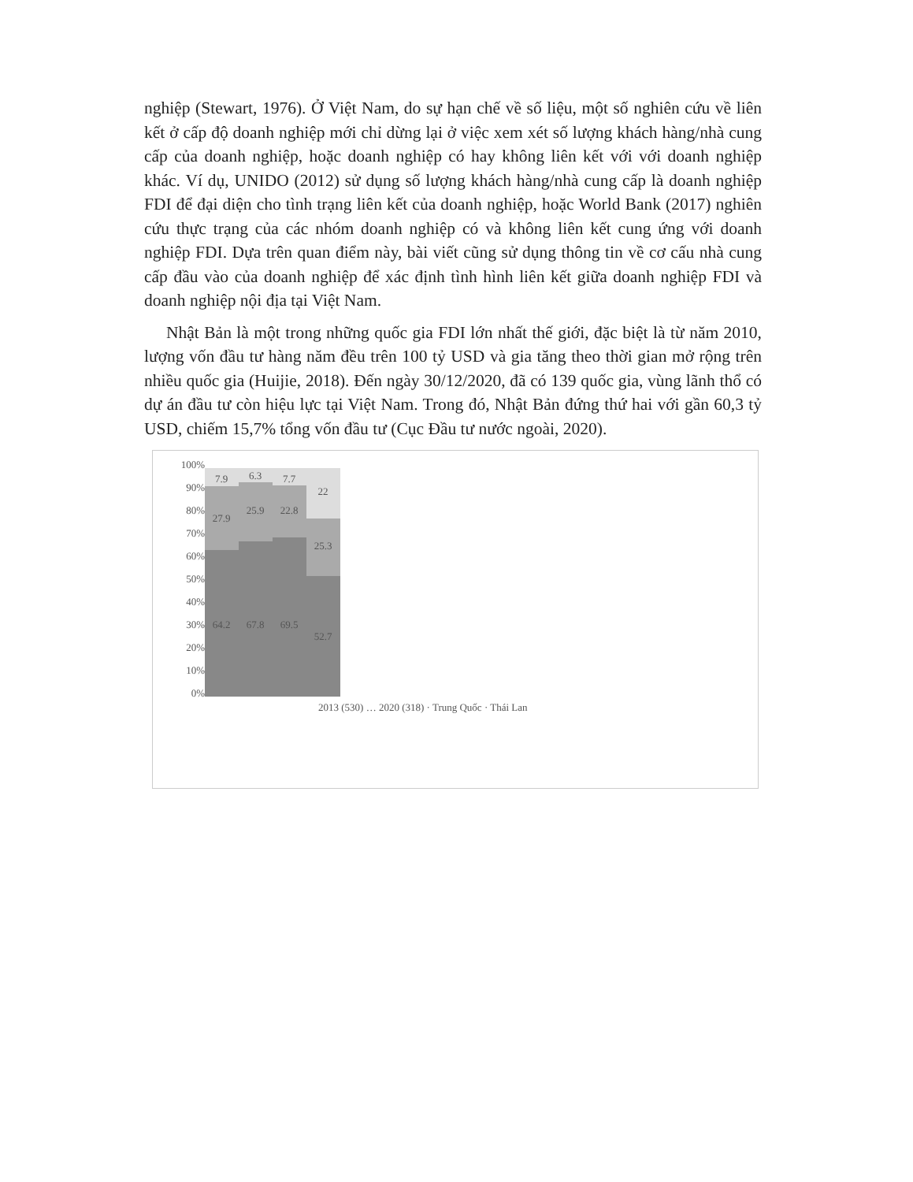nghiệp (Stewart, 1976). Ở Việt Nam, do sự hạn chế về số liệu, một số nghiên cứu về liên kết ở cấp độ doanh nghiệp mới chỉ dừng lại ở việc xem xét số lượng khách hàng/nhà cung cấp của doanh nghiệp, hoặc doanh nghiệp có hay không liên kết với với doanh nghiệp khác. Ví dụ, UNIDO (2012) sử dụng số lượng khách hàng/nhà cung cấp là doanh nghiệp FDI để đại diện cho tình trạng liên kết của doanh nghiệp, hoặc World Bank (2017) nghiên cứu thực trạng của các nhóm doanh nghiệp có và không liên kết cung ứng với doanh nghiệp FDI. Dựa trên quan điểm này, bài viết cũng sử dụng thông tin về cơ cấu nhà cung cấp đầu vào của doanh nghiệp để xác định tình hình liên kết giữa doanh nghiệp FDI và doanh nghiệp nội địa tại Việt Nam.
Nhật Bản là một trong những quốc gia FDI lớn nhất thế giới, đặc biệt là từ năm 2010, lượng vốn đầu tư hàng năm đều trên 100 tỷ USD và gia tăng theo thời gian mở rộng trên nhiều quốc gia (Huijie, 2018). Đến ngày 30/12/2020, đã có 139 quốc gia, vùng lãnh thổ có dự án đầu tư còn hiệu lực tại Việt Nam. Trong đó, Nhật Bản đứng thứ hai với gần 60,3 tỷ USD, chiếm 15,7% tổng vốn đầu tư (Cục Đầu tư nước ngoài, 2020).
100%
90%
80%
70%
60%
50%
40%
30%
20%
10%
0%
7.9
27.9
64.2
6.3
25.9
67.8
7.7
22.8
69.5
22
25.3
52.7
2013 (530) … 2020 (318) · Trung Quốc · Thái Lan